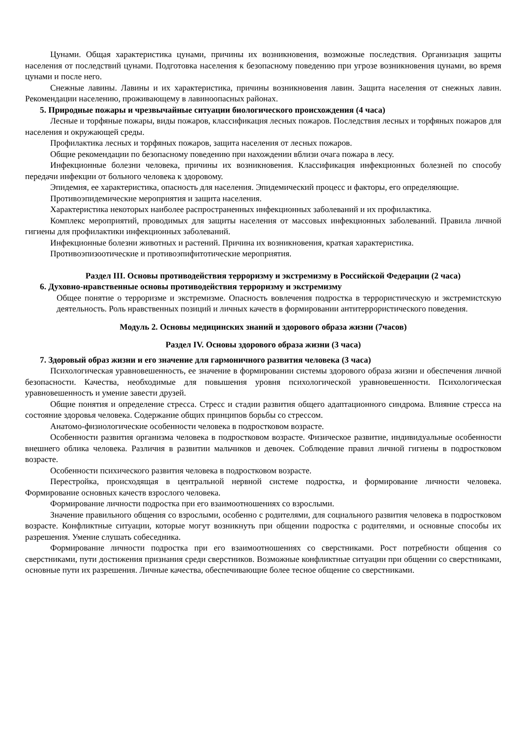Цунами. Общая характеристика цунами, причины их возникновения, возможные последствия. Организация защиты населения от последствий цунами. Подготовка населения к безопасному поведению при угрозе возникновения цунами, во время цунами и после него.
Снежные лавины. Лавины и их характеристика, причины возникновения лавин. Защита населения от снежных лавин. Рекомендации населению, проживающему в лавиноопасных районах.
5. Природные пожары и чрезвычайные ситуации биологического происхождения (4 часа)
Лесные и торфяные пожары, виды пожаров, классификация лесных пожаров. Последствия лесных и торфяных пожаров для населения и окружающей среды.
Профилактика лесных и торфяных пожаров, защита населения от лесных пожаров.
Общие рекомендации по безопасному поведению при нахождении вблизи очага пожара в лесу.
Инфекционные болезни человека, причины их возникновения. Классификация инфекционных болезней по способу передачи инфекции от больного человека к здоровому.
Эпидемия, ее характеристика, опасность для населения. Эпидемический процесс и факторы, его определяющие.
Противоэпидемические мероприятия и защита населения.
Характеристика некоторых наиболее распространенных инфекционных заболеваний и их профилактика.
Комплекс мероприятий, проводимых для защиты населения от массовых инфекционных заболеваний. Правила личной гигиены для профилактики инфекционных заболеваний.
Инфекционные болезни животных и растений. Причина их возникновения, краткая характеристика.
Противоэпизоотические и противоэпифитотические мероприятия.
Раздел III. Основы противодействия терроризму и экстремизму в Российской Федерации (2 часа)
6. Духовно-нравственные основы противодействия терроризму и экстремизму
Общее понятие о терроризме и экстремизме. Опасность вовлечения подростка в террористическую и экстремистскую деятельность. Роль нравственных позиций и личных качеств в формировании антитеррористического поведения.
Модуль 2. Основы медицинских знаний и здорового образа жизни (7часов)
Раздел IV. Основы здорового образа жизни (3 часа)
7. Здоровый образ жизни и его значение для гармоничного развития человека (3 часа)
Психологическая уравновешенность, ее значение в формировании системы здорового образа жизни и обеспечения личной безопасности. Качества, необходимые для повышения уровня психологической уравновешенности. Психологическая уравновешенность и умение завести друзей.
Общие понятия и определение стресса. Стресс и стадии развития общего адаптационного синдрома. Влияние стресса на состояние здоровья человека. Содержание общих принципов борьбы со стрессом.
Анатомо-физиологические особенности человека в подростковом возрасте.
Особенности развития организма человека в подростковом возрасте. Физическое развитие, индивидуальные особенности внешнего облика человека. Различия в развитии мальчиков и девочек. Соблюдение правил личной гигиены в подростковом возрасте.
Особенности психического развития человека в подростковом возрасте.
Перестройка, происходящая в центральной нервной системе подростка, и формирование личности человека. Формирование основных качеств взрослого человека.
Формирование личности подростка при его взаимоотношениях со взрослыми.
Значение правильного общения со взрослыми, особенно с родителями, для социального развития человека в подростковом возрасте. Конфликтные ситуации, которые могут возникнуть при общении подростка с родителями, и основные способы их разрешения. Умение слушать собеседника.
Формирование личности подростка при его взаимоотношениях со сверстниками. Рост потребности общения со сверстниками, пути достижения признания среди сверстников. Возможные конфликтные ситуации при общении со сверстниками, основные пути их разрешения. Личные качества, обеспечивающие более тесное общение со сверстниками.